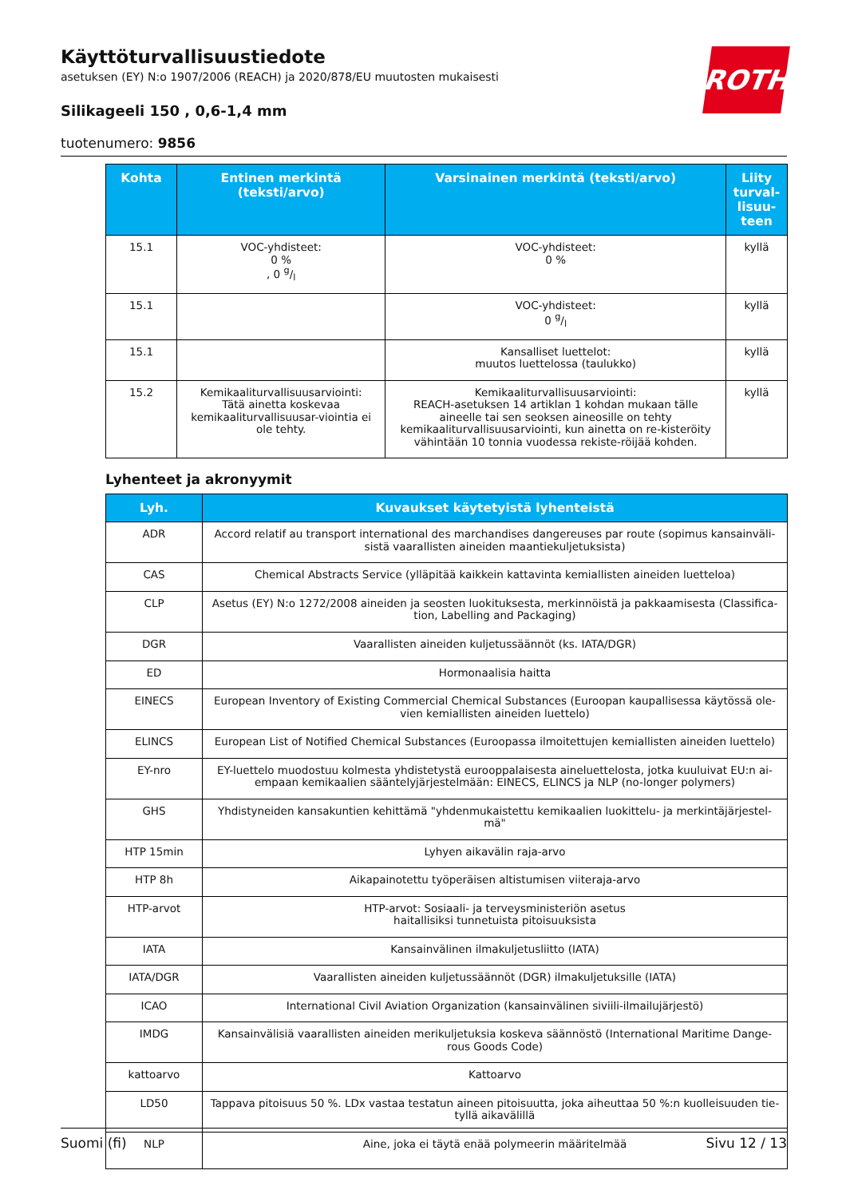Käyttöturvallisuustiedote
asetuksen (EY) N:o 1907/2006 (REACH) ja 2020/878/EU muutosten mukaisesti
Silikageeli 150 , 0,6-1,4 mm
tuotenumero: 9856
ROTH
| Kohta | Entinen merkintä (teksti/arvo) | Varsinainen merkintä (teksti/arvo) | Liity turval-lisuu-teen |
| --- | --- | --- | --- |
| 15.1 | VOC-yhdisteet: 0 % , 0 g/l | VOC-yhdisteet: 0 % | kyllä |
| 15.1 | | VOC-yhdisteet: 0 g/l | kyllä |
| 15.1 | | Kansalliset luettelot: muutos luettelossa (taulukko) | kyllä |
| 15.2 | Kemikaaliturvallisuusarviointi: Tätä ainetta koskevaa kemikaaliturvallisuusar-viointia ei ole tehty. | Kemikaaliturvallisuusarviointi: REACH-asetuksen 14 artiklan 1 kohdan mukaan tälle aineelle tai sen seoksen aineosille on tehty kemikaaliturvallisuusarviointi, kun ainetta on re-kisteröity vähintään 10 tonnia vuodessa rekiste-röijää kohden. | kyllä |
Lyhenteet ja akronyymit
| Lyh. | Kuvaukset käytetyistä lyhenteistä |
| --- | --- |
| ADR | Accord relatif au transport international des marchandises dangereuses par route (sopimus kansainväli-sistä vaarallisten aineiden maantiekuljetuksista) |
| CAS | Chemical Abstracts Service (ylläpitää kaikkein kattavinta kemiallisten aineiden luetteloa) |
| CLP | Asetus (EY) N:o 1272/2008 aineiden ja seosten luokituksesta, merkinnöistä ja pakkaamisesta (Classifica-tion, Labelling and Packaging) |
| DGR | Vaarallisten aineiden kuljetussäännöt (ks. IATA/DGR) |
| ED | Hormonaalisia haitta |
| EINECS | European Inventory of Existing Commercial Chemical Substances (Euroopan kaupallisessa käytössä ole-vien kemiallisten aineiden luettelo) |
| ELINCS | European List of Notified Chemical Substances (Euroopassa ilmoitettujen kemiallisten aineiden luettelo) |
| EY-nro | EY-luettelo muodostuu kolmesta yhdistetystä eurooppalaisesta aineluettelosta, jotka kuuluivat EU:n ai-empaan kemikaalien sääntelyjärjestelmään: EINECS, ELINCS ja NLP (no-longer polymers) |
| GHS | Yhdistyneiden kansakuntien kehittämä "yhdenmukaistettu kemikaalien luokittelu- ja merkintäjärjestel-mä" |
| HTP 15min | Lyhyen aikavälin raja-arvo |
| HTP 8h | Aikapainotettu työperäisen altistumisen viiteraja-arvo |
| HTP-arvot | HTP-arvot: Sosiaali- ja terveysministeriön asetus haitallisiksi tunnetuista pitoisuuksista |
| IATA | Kansainvälinen ilmakuljetusliitto (IATA) |
| IATA/DGR | Vaarallisten aineiden kuljetussäännöt (DGR) ilmakuljetuksille (IATA) |
| ICAO | International Civil Aviation Organization (kansainvälinen siviili-ilmailujärjestö) |
| IMDG | Kansainvälisiä vaarallisten aineiden merikuljetuksia koskeva säännöstö (International Maritime Dange-rous Goods Code) |
| kattoarvo | Kattoarvo |
| LD50 | Tappava pitoisuus 50 %. LDx vastaa testatun aineen pitoisuutta, joka aiheuttaa 50 %:n kuolleisuuden tie-tyllä aikavälillä |
| NLP | Aine, joka ei täytä enää polymeerin määritelmää |
Suomi (fi) Sivu 12 / 13